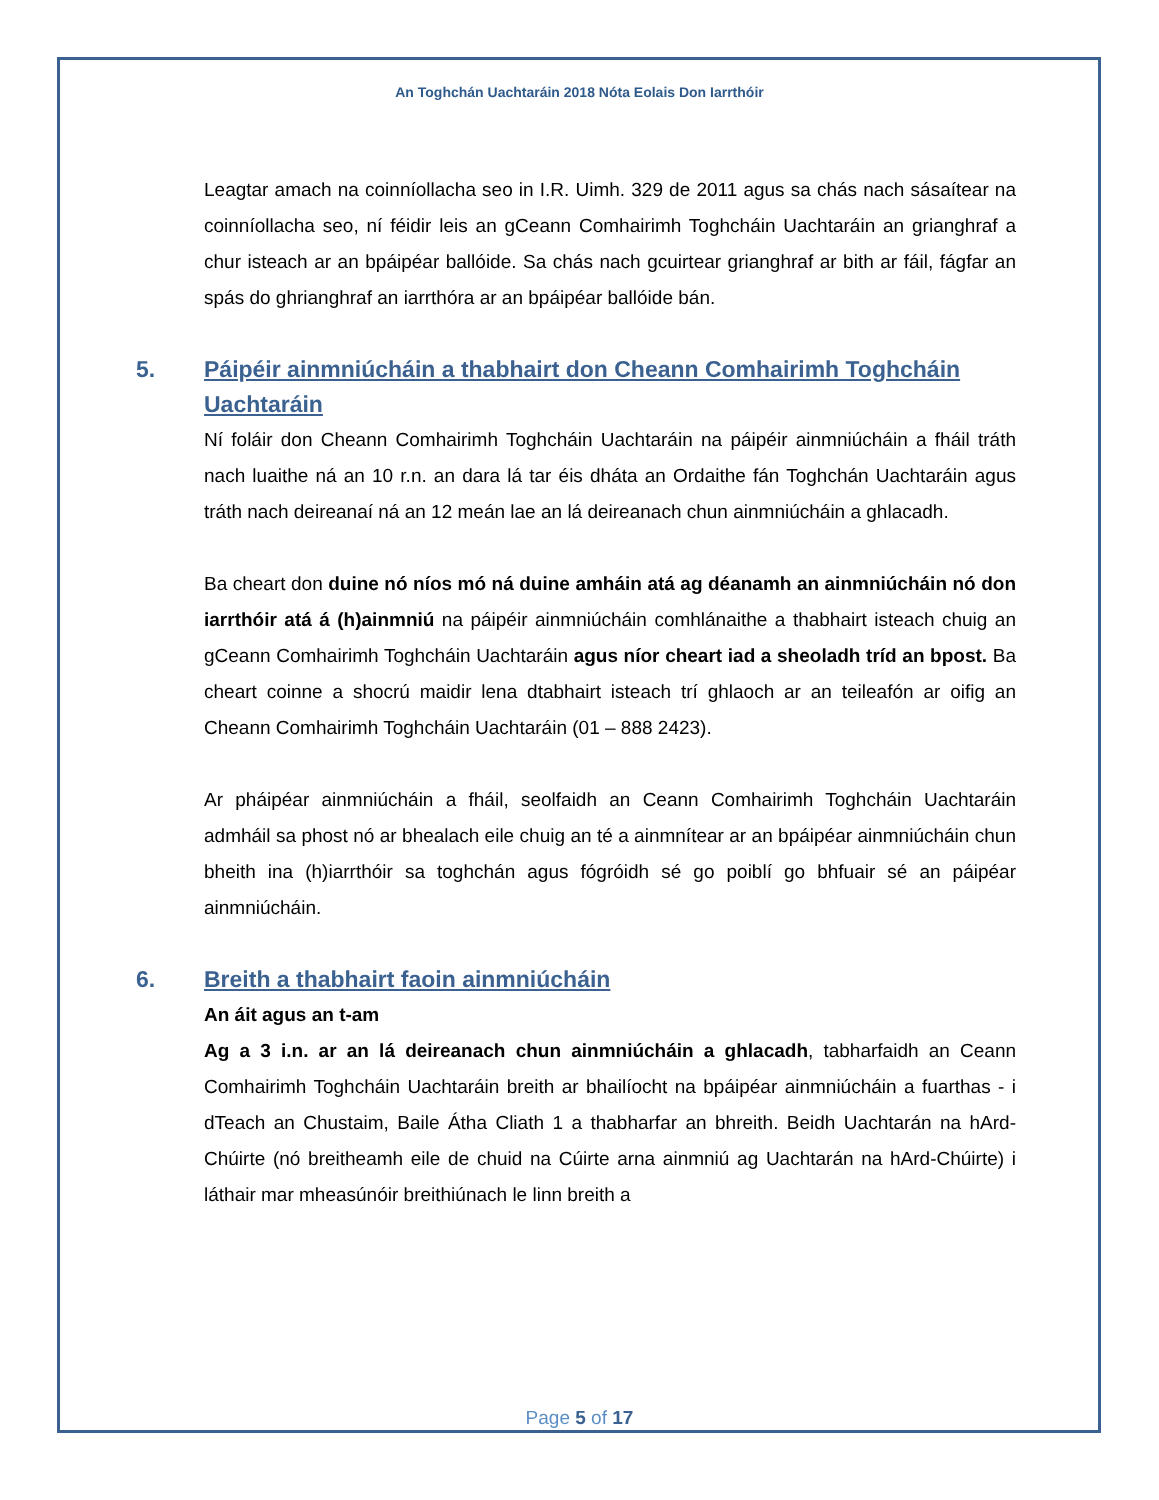An Toghchán Uachtaráin 2018 Nóta Eolais Don Iarrthóir
Leagtar amach na coinníollacha seo in I.R. Uimh. 329 de 2011 agus sa chás nach sásaítear na coinníollacha seo, ní féidir leis an gCeann Comhairimh Toghcháin Uachtaráin an grianghraf a chur isteach ar an bpáipéar ballóide. Sa chás nach gcuirtear grianghraf ar bith ar fáil, fágfar an spás do ghrianghraf an iarrthóra ar an bpáipéar ballóide bán.
5. Páipéir ainmniúcháin a thabhairt don Cheann Comhairimh Toghcháin Uachtaráin
Ní foláir don Cheann Comhairimh Toghcháin Uachtaráin na páipéir ainmniúcháin a fháil tráth nach luaithe ná an 10 r.n. an dara lá tar éis dháta an Ordaithe fán Toghchán Uachtaráin agus tráth nach deireanaí ná an 12 meán lae an lá deireanach chun ainmniúcháin a ghlacadh.
Ba cheart don duine nó níos mó ná duine amháin atá ag déanamh an ainmniúcháin nó don iarrthóir atá á (h)ainmniú na páipéir ainmniúcháin comhlánaithe a thabhairt isteach chuig an gCeann Comhairimh Toghcháin Uachtaráin agus níor cheart iad a sheoladh tríd an bpost. Ba cheart coinne a shocrú maidir lena dtabhairt isteach trí ghlaoch ar an teileafón ar oifig an Cheann Comhairimh Toghcháin Uachtaráin (01 – 888 2423).
Ar pháipéar ainmniúcháin a fháil, seolfaidh an Ceann Comhairimh Toghcháin Uachtaráin admháil sa phost nó ar bhealach eile chuig an té a ainmnítear ar an bpáipéar ainmniúcháin chun bheith ina (h)iarrthóir sa toghchán agus fógróidh sé go poiblí go bhfuair sé an páipéar ainmniúcháin.
6. Breith a thabhairt faoin ainmniúcháin
An áit agus an t-am
Ag a 3 i.n. ar an lá deireanach chun ainmniúcháin a ghlacadh, tabharfaidh an Ceann Comhairimh Toghcháin Uachtaráin breith ar bhailíocht na bpáipéar ainmniúcháin a fuarthas - i dTeach an Chustaim, Baile Átha Cliath 1 a thabharfar an bhreith. Beidh Uachtarán na hArd-Chúirte (nó breitheamh eile de chuid na Cúirte arna ainmniú ag Uachtarán na hArd-Chúirte) i láthair mar mheasúnóir breithiúnach le linn breith a
Page 5 of 17